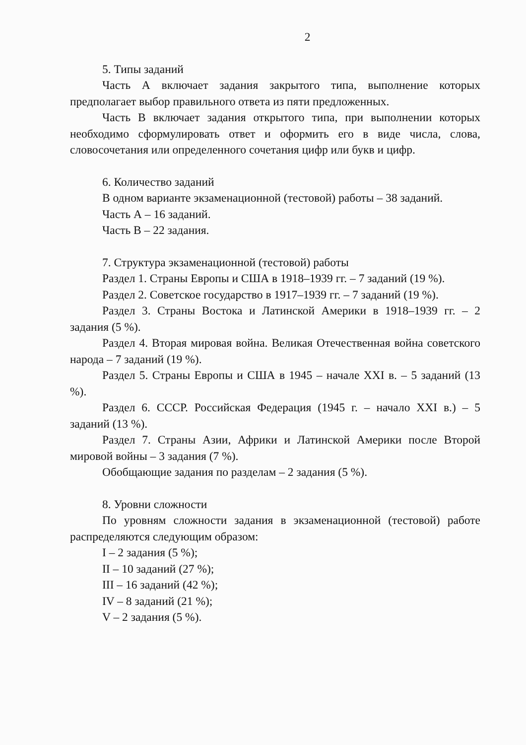2
5. Типы заданий
Часть А включает задания закрытого типа, выполнение которых предполагает выбор правильного ответа из пяти предложенных.
Часть В включает задания открытого типа, при выполнении которых необходимо сформулировать ответ и оформить его в виде числа, слова, словосочетания или определенного сочетания цифр или букв и цифр.
6. Количество заданий
В одном варианте экзаменационной (тестовой) работы – 38 заданий.
Часть А – 16 заданий.
Часть В – 22 задания.
7. Структура экзаменационной (тестовой) работы
Раздел 1. Страны Европы и США в 1918–1939 гг. – 7 заданий (19 %).
Раздел 2. Советское государство в 1917–1939 гг. – 7 заданий (19 %).
Раздел 3. Страны Востока и Латинской Америки в 1918–1939 гг. – 2 задания (5 %).
Раздел 4. Вторая мировая война. Великая Отечественная война советского народа – 7 заданий (19 %).
Раздел 5. Страны Европы и США в 1945 – начале XXI в. – 5 заданий (13 %).
Раздел 6. СССР. Российская Федерация (1945 г. – начало XXI в.) – 5 заданий (13 %).
Раздел 7. Страны Азии, Африки и Латинской Америки после Второй мировой войны – 3 задания (7 %).
Обобщающие задания по разделам – 2 задания (5 %).
8. Уровни сложности
По уровням сложности задания в экзаменационной (тестовой) работе распределяются следующим образом:
I – 2 задания (5 %);
II – 10 заданий (27 %);
III – 16 заданий (42 %);
IV – 8 заданий (21 %);
V – 2 задания (5 %).